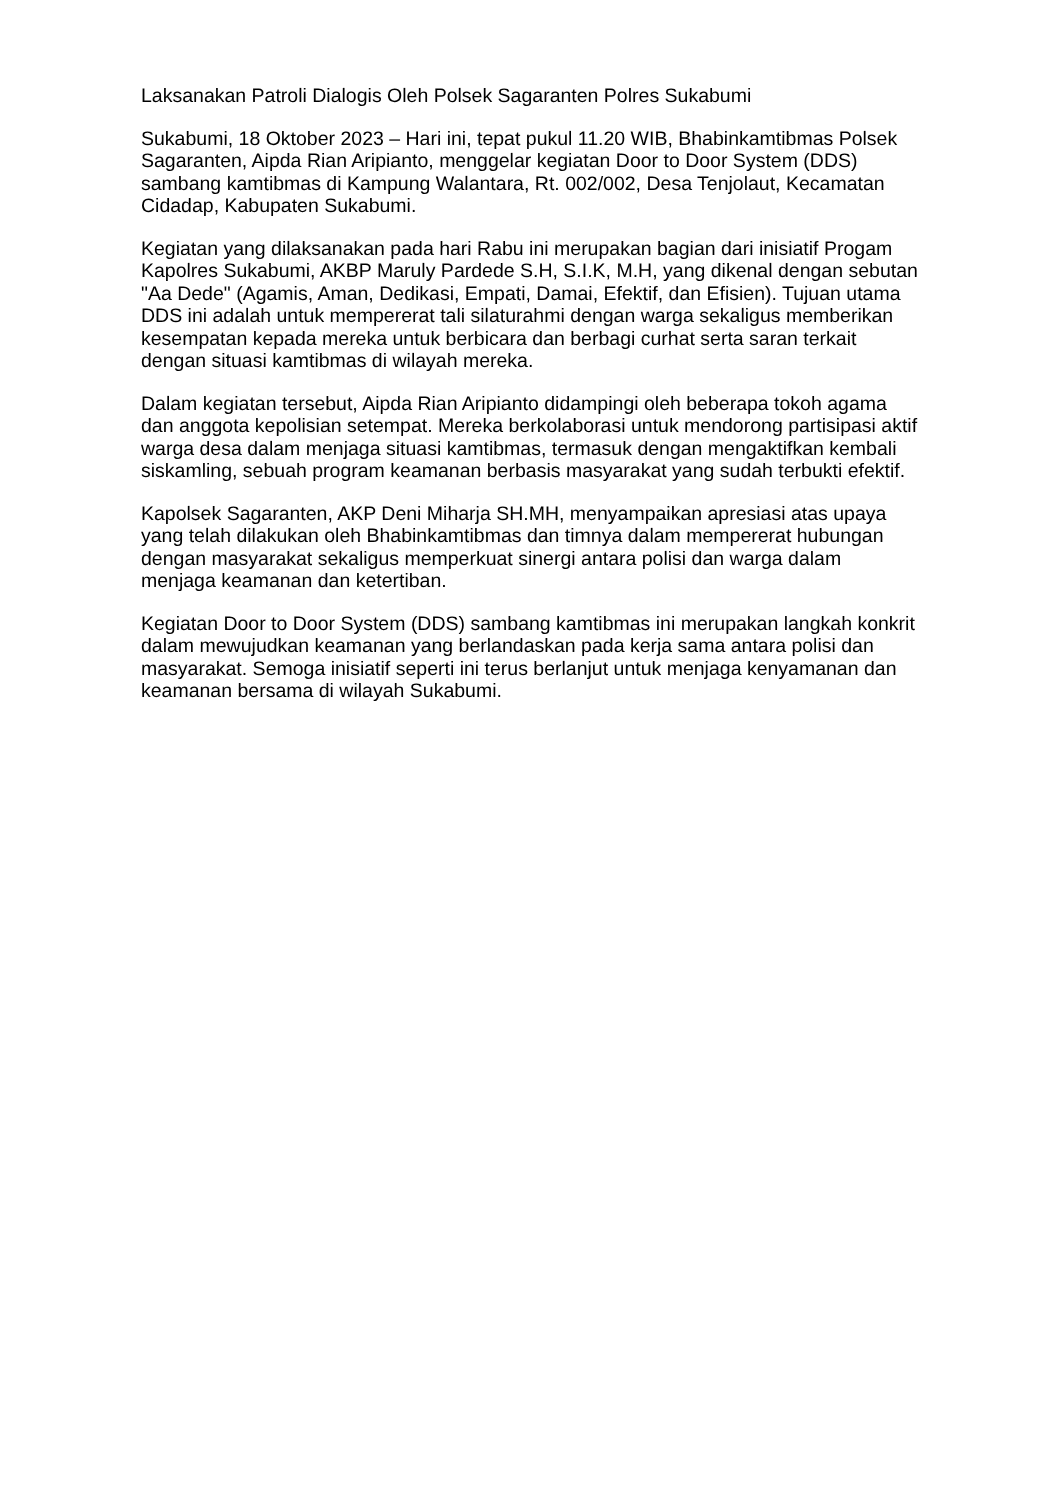Laksanakan Patroli Dialogis Oleh Polsek Sagaranten Polres Sukabumi
Sukabumi, 18 Oktober 2023 – Hari ini, tepat pukul 11.20 WIB, Bhabinkamtibmas Polsek Sagaranten, Aipda Rian Aripianto, menggelar kegiatan Door to Door System (DDS) sambang kamtibmas di Kampung Walantara, Rt. 002/002, Desa Tenjolaut, Kecamatan Cidadap, Kabupaten Sukabumi.
Kegiatan yang dilaksanakan pada hari Rabu ini merupakan bagian dari inisiatif Progam Kapolres Sukabumi, AKBP Maruly Pardede S.H, S.I.K, M.H, yang dikenal dengan sebutan "Aa Dede" (Agamis, Aman, Dedikasi, Empati, Damai, Efektif, dan Efisien). Tujuan utama DDS ini adalah untuk mempererat tali silaturahmi dengan warga sekaligus memberikan kesempatan kepada mereka untuk berbicara dan berbagi curhat serta saran terkait dengan situasi kamtibmas di wilayah mereka.
Dalam kegiatan tersebut, Aipda Rian Aripianto didampingi oleh beberapa tokoh agama dan anggota kepolisian setempat. Mereka berkolaborasi untuk mendorong partisipasi aktif warga desa dalam menjaga situasi kamtibmas, termasuk dengan mengaktifkan kembali siskamling, sebuah program keamanan berbasis masyarakat yang sudah terbukti efektif.
Kapolsek Sagaranten, AKP Deni Miharja SH.MH, menyampaikan apresiasi atas upaya yang telah dilakukan oleh Bhabinkamtibmas dan timnya dalam mempererat hubungan dengan masyarakat sekaligus memperkuat sinergi antara polisi dan warga dalam menjaga keamanan dan ketertiban.
Kegiatan Door to Door System (DDS) sambang kamtibmas ini merupakan langkah konkrit dalam mewujudkan keamanan yang berlandaskan pada kerja sama antara polisi dan masyarakat. Semoga inisiatif seperti ini terus berlanjut untuk menjaga kenyamanan dan keamanan bersama di wilayah Sukabumi.